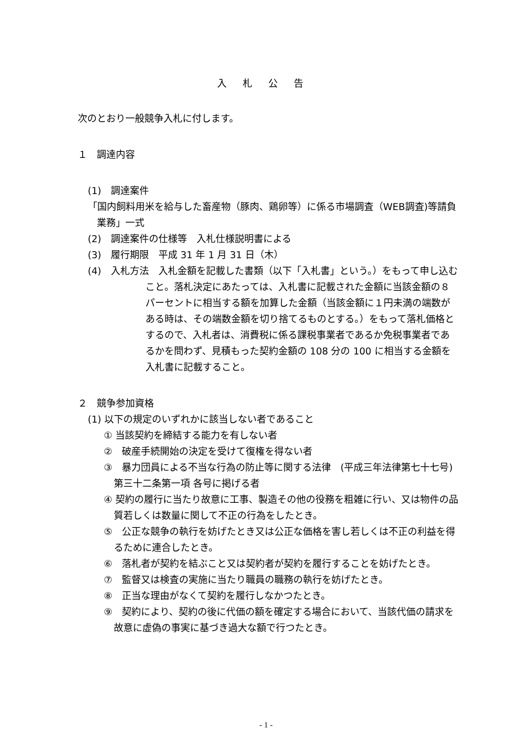入札公告
次のとおり一般競争入札に付します。
１　調達内容
(1)　調達案件
「国内飼料用米を給与した畜産物（豚肉、鶏卵等）に係る市場調査（WEB調査)等請負業務」一式
(2)　調達案件の仕様等　入札仕様説明書による
(3)　履行期限　平成 31 年 1 月 31 日（木）
(4)　入札方法　入札金額を記載した書類（以下「入札書」という。）をもって申し込むこと。落札決定にあたっては、入札書に記載された金額に当該金額の８パーセントに相当する額を加算した金額（当該金額に１円未満の端数がある時は、その端数金額を切り捨てるものとする。）をもって落札価格とするので、入札者は、消費税に係る課税事業者であるか免税事業者であるかを問わず、見積もった契約金額の 108 分の 100 に相当する金額を入札書に記載すること。
２　競争参加資格
(1) 以下の規定のいずれかに該当しない者であること
① 当該契約を締結する能力を有しない者
②　破産手続開始の決定を受けて復権を得ない者
③　暴力団員による不当な行為の防止等に関する法律　(平成三年法律第七十七号) 第三十二条第一項 各号に掲げる者
④ 契約の履行に当たり故意に工事、製造その他の役務を粗雑に行い、又は物件の品質若しくは数量に関して不正の行為をしたとき。
⑤　公正な競争の執行を妨げたとき又は公正な価格を害し若しくは不正の利益を得るために連合したとき。
⑥　落札者が契約を結ぶこと又は契約者が契約を履行することを妨げたとき。
⑦　監督又は検査の実施に当たり職員の職務の執行を妨げたとき。
⑧　正当な理由がなくて契約を履行しなかつたとき。
⑨　契約により、契約の後に代価の額を確定する場合において、当該代価の請求を故意に虚偽の事実に基づき過大な額で行つたとき。
- 1 -